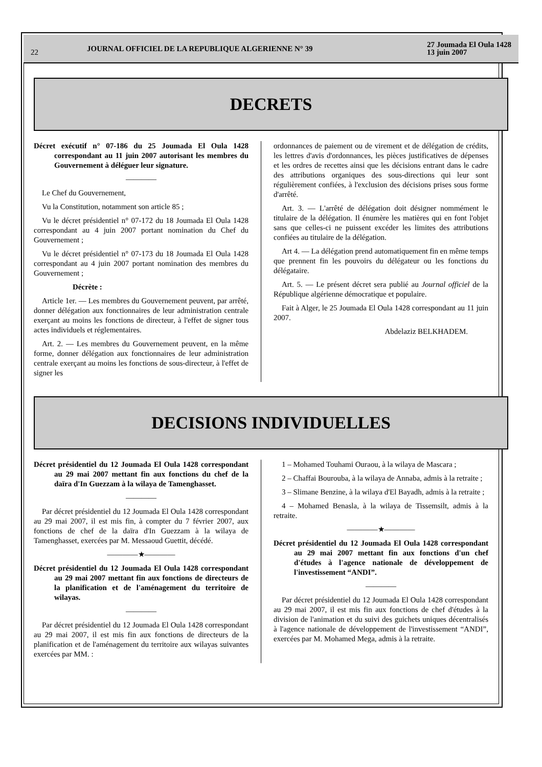22
JOURNAL OFFICIEL DE LA REPUBLIQUE ALGERIENNE N° 39
27 Joumada El Oula 1428
13 juin 2007
DECRETS
Décret exécutif n° 07-186 du 25 Joumada El Oula 1428 correspondant au 11 juin 2007 autorisant les membres du Gouvernement à déléguer leur signature.
————
Le Chef du Gouvernement,
Vu la Constitution, notamment son article 85 ;
Vu le décret présidentiel n° 07-172 du 18 Joumada El Oula 1428 correspondant au 4 juin 2007 portant nomination du Chef du Gouvernement ;
Vu le décret présidentiel n° 07-173 du 18 Joumada El Oula 1428 correspondant au 4 juin 2007 portant nomination des membres du Gouvernement ;
Décrète :
Article 1er. — Les membres du Gouvernement peuvent, par arrêté, donner délégation aux fonctionnaires de leur administration centrale exerçant au moins les fonctions de directeur, à l'effet de signer tous actes individuels et réglementaires.
Art. 2. — Les membres du Gouvernement peuvent, en la même forme, donner délégation aux fonctionnaires de leur administration centrale exerçant au moins les fonctions de sous-directeur, à l'effet de signer les
ordonnances de paiement ou de virement et de délégation de crédits, les lettres d'avis d'ordonnances, les pièces justificatives de dépenses et les ordres de recettes ainsi que les décisions entrant dans le cadre des attributions organiques des sous-directions qui leur sont régulièrement confiées, à l'exclusion des décisions prises sous forme d'arrêté.
Art. 3. — L'arrêté de délégation doit désigner nommément le titulaire de la délégation. Il énumère les matières qui en font l'objet sans que celles-ci ne puissent excéder les limites des attributions confiées au titulaire de la délégation.
Art 4. — La délégation prend automatiquement fin en même temps que prennent fin les pouvoirs du délégateur ou les fonctions du délégataire.
Art. 5. — Le présent décret sera publié au Journal officiel de la République algérienne démocratique et populaire.
Fait à Alger, le 25 Joumada El Oula 1428 correspondant au 11 juin 2007.
Abdelaziz BELKHADEM.
DECISIONS INDIVIDUELLES
Décret présidentiel du 12 Joumada El Oula 1428 correspondant au 29 mai 2007 mettant fin aux fonctions du chef de la daïra d'In Guezzam à la wilaya de Tamenghasset.
————
Par décret présidentiel du 12 Joumada El Oula 1428 correspondant au 29 mai 2007, il est mis fin, à compter du 7 février 2007, aux fonctions de chef de la daïra d'In Guezzam à la wilaya de Tamenghasset, exercées par M. Messaoud Guettit, décédé.
————★————
Décret présidentiel du 12 Joumada El Oula 1428 correspondant au 29 mai 2007 mettant fin aux fonctions de directeurs de la planification et de l'aménagement du territoire de wilayas.
————
Par décret présidentiel du 12 Joumada El Oula 1428 correspondant au 29 mai 2007, il est mis fin aux fonctions de directeurs de la planification et de l'aménagement du territoire aux wilayas suivantes exercées par MM. :
1 – Mohamed Touhami Ouraou, à la wilaya de Mascara ;
2 – Chaffai Bourouba, à la wilaya de Annaba, admis à la retraite ;
3 – Slimane Benzine, à la wilaya d'El Bayadh, admis à la retraite ;
4 – Mohamed Benasla, à la wilaya de Tissemsilt, admis à la retraite.
————★————
Décret présidentiel du 12 Joumada El Oula 1428 correspondant au 29 mai 2007 mettant fin aux fonctions d'un chef d'études à l'agence nationale de développement de l'investissement “ANDI”.
————
Par décret présidentiel du 12 Joumada El Oula 1428 correspondant au 29 mai 2007, il est mis fin aux fonctions de chef d'études à la division de l'animation et du suivi des guichets uniques décentralisés à l'agence nationale de développement de l'investissement “ANDI”, exercées par M. Mohamed Mega, admis à la retraite.